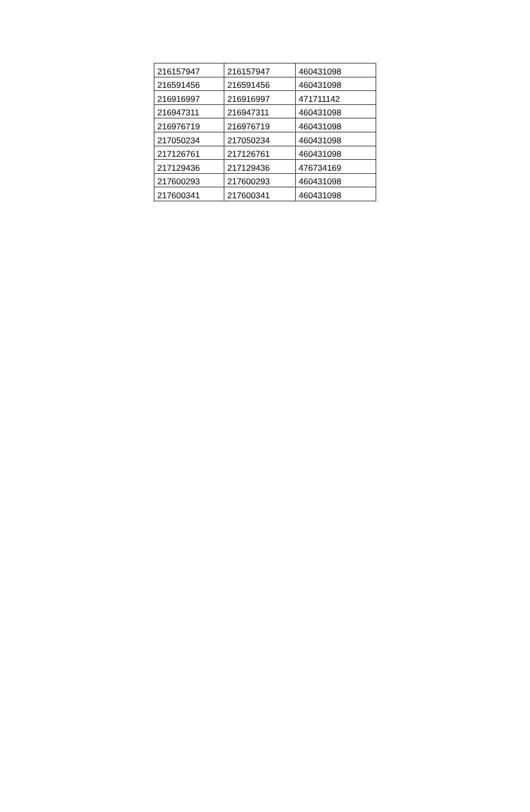| 216157947 | 216157947 | 460431098 |
| 216591456 | 216591456 | 460431098 |
| 216916997 | 216916997 | 471711142 |
| 216947311 | 216947311 | 460431098 |
| 216976719 | 216976719 | 460431098 |
| 217050234 | 217050234 | 460431098 |
| 217126761 | 217126761 | 460431098 |
| 217129436 | 217129436 | 476734169 |
| 217600293 | 217600293 | 460431098 |
| 217600341 | 217600341 | 460431098 |